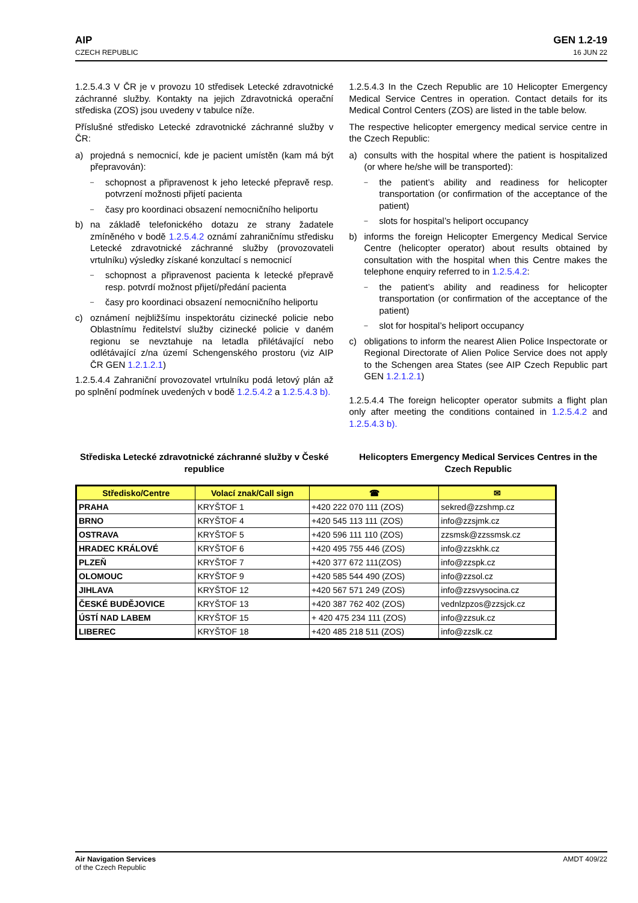AIP
CZECH REPUBLIC
GEN 1.2-19
16 JUN 22
1.2.5.4.3 V ČR je v provozu 10 středisek Letecké zdravotnické záchranné služby. Kontakty na jejich Zdravotnická operační střediska (ZOS) jsou uvedeny v tabulce níže.
Příslušné středisko Letecké zdravotnické záchranné služby v ČR:
a) projedná s nemocnicí, kde je pacient umístěn (kam má být přepravován):
– schopnost a připravenost k jeho letecké přepravě resp. potvrzení možnosti přijetí pacienta
– časy pro koordinaci obsazení nemocničního heliportu
b) na základě telefonického dotazu ze strany žadatele zmíněného v bodě 1.2.5.4.2 oznámí zahraničnímu středisku Letecké zdravotnické záchranné služby (provozovateli vrtulníku) výsledky získané konzultací s nemocnicí
– schopnost a připravenost pacienta k letecké přepravě resp. potvrdí možnost přijetí/předání pacienta
– časy pro koordinaci obsazení nemocničního heliportu
c) oznámení nejbližšímu inspektorátu cizinecké policie nebo Oblastnímu ředitelství služby cizinecké policie v daném regionu se nevztahuje na letadla přilétávající nebo odlétávající z/na území Schengenského prostoru (viz AIP ČR GEN 1.2.1.2.1)
1.2.5.4.4 Zahraniční provozovatel vrtulníku podá letový plán až po splnění podmínek uvedených v bodě 1.2.5.4.2 a 1.2.5.4.3 b).
1.2.5.4.3 In the Czech Republic are 10 Helicopter Emergency Medical Service Centres in operation. Contact details for its Medical Control Centers (ZOS) are listed in the table below.
The respective helicopter emergency medical service centre in the Czech Republic:
a) consults with the hospital where the patient is hospitalized (or where he/she will be transported):
– the patient’s ability and readiness for helicopter transportation (or confirmation of the acceptance of the patient)
– slots for hospital’s heliport occupancy
b) informs the foreign Helicopter Emergency Medical Service Centre (helicopter operator) about results obtained by consultation with the hospital when this Centre makes the telephone enquiry referred to in 1.2.5.4.2:
– the patient’s ability and readiness for helicopter transportation (or confirmation of the acceptance of the patient)
– slot for hospital’s heliport occupancy
c) obligations to inform the nearest Alien Police Inspectorate or Regional Directorate of Alien Police Service does not apply to the Schengen area States (see AIP Czech Republic part GEN 1.2.1.2.1)
1.2.5.4.4 The foreign helicopter operator submits a flight plan only after meeting the conditions contained in 1.2.5.4.2 and 1.2.5.4.3 b).
Střediska Letecké zdravotnické záchranné služby v České republice
Helicopters Emergency Medical Services Centres in the Czech Republic
| Středisko/Centre | Volací znak/Call sign | ☎ | ✉ |
| --- | --- | --- | --- |
| PRAHA | KRYŠTOF 1 | +420 222 070 111 (ZOS) | sekred@zzshmp.cz |
| BRNO | KRYŠTOF 4 | +420 545 113 111 (ZOS) | info@zzsjmk.cz |
| OSTRAVA | KRYŠTOF 5 | +420 596 111 110 (ZOS) | zzsmsk@zzssmsk.cz |
| HRADEC KRÁLOVÉ | KRYŠTOF 6 | +420 495 755 446 (ZOS) | info@zzskhk.cz |
| PLZEŇ | KRYŠTOF 7 | +420 377 672 111(ZOS) | info@zzspk.cz |
| OLOMOUC | KRYŠTOF 9 | +420 585 544 490 (ZOS) | info@zzsol.cz |
| JIHLAVA | KRYŠTOF 12 | +420 567 571 249 (ZOS) | info@zzsvysocina.cz |
| ČESKÉ BUDĚJOVICE | KRYŠTOF 13 | +420 387 762 402 (ZOS) | vednlzpzos@zzsjck.cz |
| ÚSTÍ NAD LABEM | KRYŠTOF 15 | + 420 475 234 111 (ZOS) | info@zzsuk.cz |
| LIBEREC | KRYŠTOF 18 | +420 485 218 511 (ZOS) | info@zzslk.cz |
Air Navigation Services
of the Czech Republic
AMDT 409/22